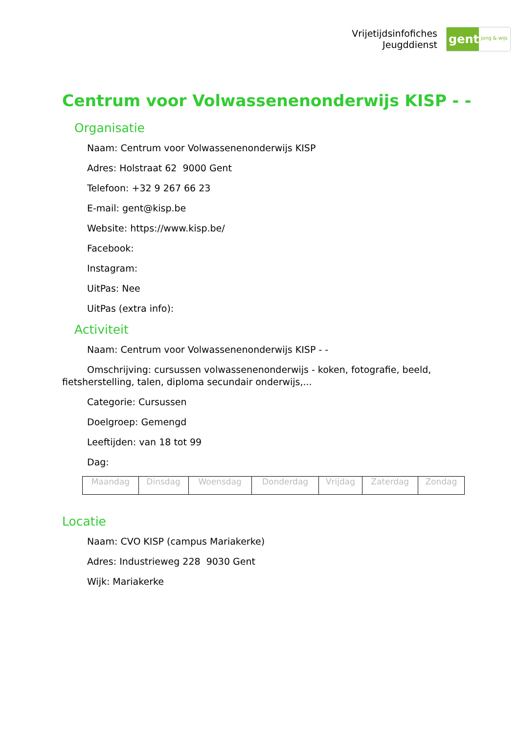Vrijetijdsinfofiches
Jeugddienst
gent:
jong & wijs
Centrum voor Volwassenenonderwijs KISP - -
Organisatie
Naam: Centrum voor Volwassenenonderwijs KISP
Adres: Holstraat 62 9000 Gent
Telefoon: +32 9 267 66 23
E-mail: gent@kisp.be
Website: https://www.kisp.be/
Facebook:
Instagram:
UitPas: Nee
UitPas (extra info):
Activiteit
Naam: Centrum voor Volwassenenonderwijs KISP - -
Omschrijving: cursussen volwassenenonderwijs - koken, fotografie, beeld, fietsherstelling, talen, diploma secundair onderwijs,...
Categorie: Cursussen
Doelgroep: Gemengd
Leeftijden: van 18 tot 99
Dag:
| Maandag | Dinsdag | Woensdag | Donderdag | Vrijdag | Zaterdag | Zondag |
Locatie
Naam: CVO KISP (campus Mariakerke)
Adres: Industrieweg 228 9030 Gent
Wijk: Mariakerke